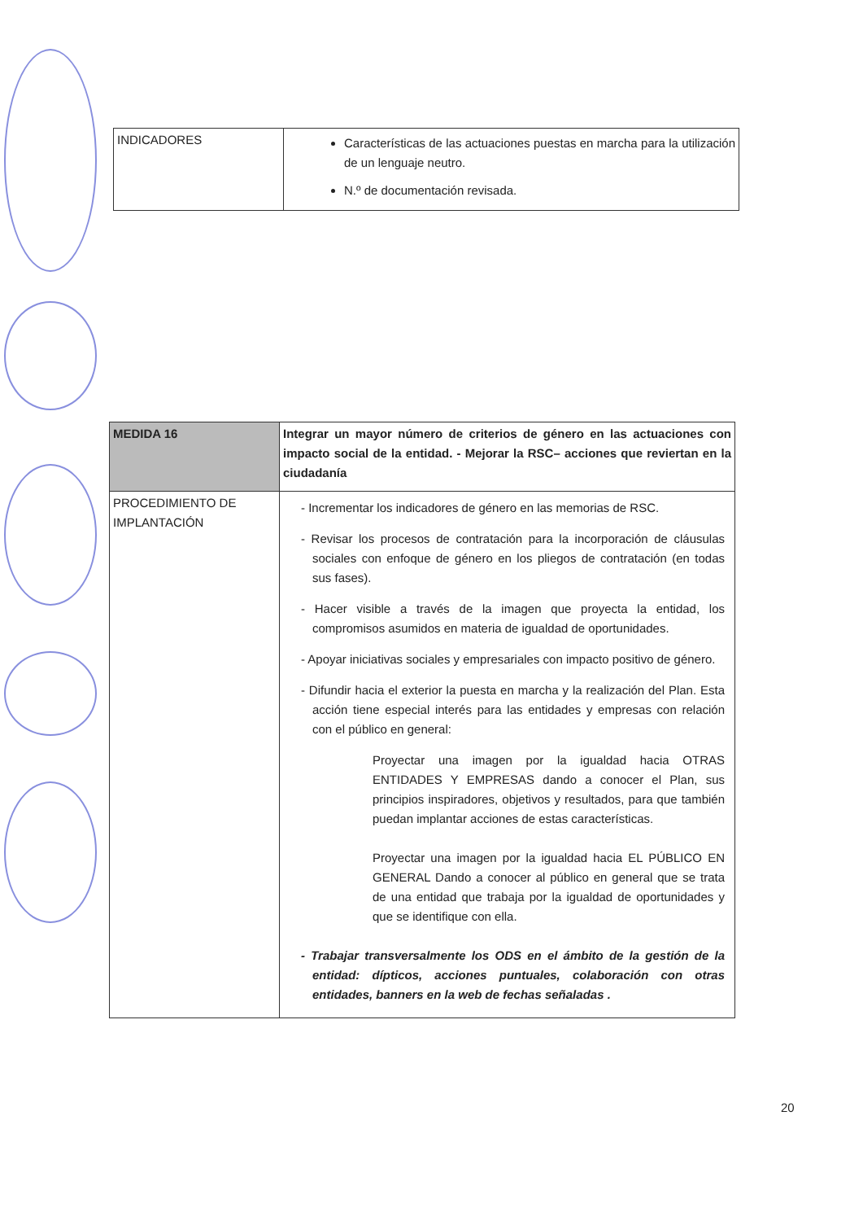| INDICADORES | Características de las actuaciones puestas en marcha para la utilización de un lenguaje neutro. N.º de documentación revisada. |
| MEDIDA 16 | Integrar un mayor número de criterios de género en las actuaciones con impacto social de la entidad. - Mejorar la RSC– acciones que reviertan en la ciudadanía |
| PROCEDIMIENTO DE IMPLANTACIÓN | - Incrementar los indicadores de género en las memorias de RSC. - Revisar los procesos de contratación para la incorporación de cláusulas sociales con enfoque de género en los pliegos de contratación (en todas sus fases). - Hacer visible a través de la imagen que proyecta la entidad, los compromisos asumidos en materia de igualdad de oportunidades. - Apoyar iniciativas sociales y empresariales con impacto positivo de género. - Difundir hacia el exterior la puesta en marcha y la realización del Plan. Esta acción tiene especial interés para las entidades y empresas con relación con el público en general: Proyectar una imagen por la igualdad hacia OTRAS ENTIDADES Y EMPRESAS dando a conocer el Plan, sus principios inspiradores, objetivos y resultados, para que también puedan implantar acciones de estas características. Proyectar una imagen por la igualdad hacia EL PÚBLICO EN GENERAL Dando a conocer al público en general que se trata de una entidad que trabaja por la igualdad de oportunidades y que se identifique con ella. - Trabajar transversalmente los ODS en el ámbito de la gestión de la entidad: dípticos, acciones puntuales, colaboración con otras entidades, banners en la web de fechas señaladas . |
20